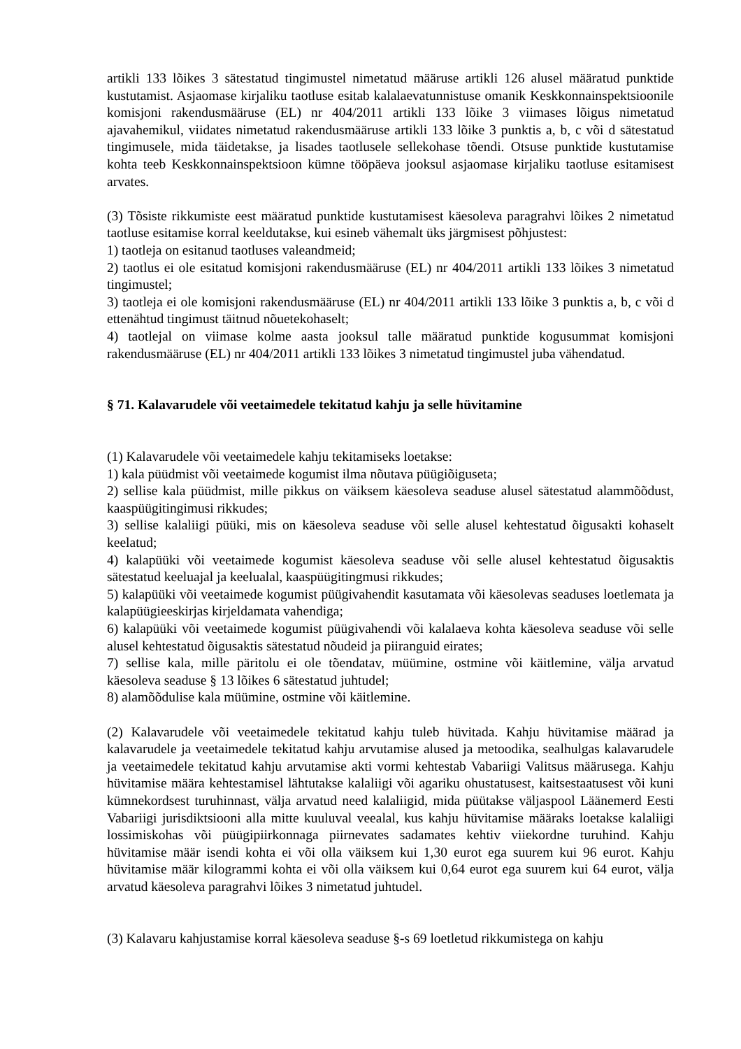artikli 133 lõikes 3 sätestatud tingimustel nimetatud määruse artikli 126 alusel määratud punktide kustutamist. Asjaomase kirjaliku taotluse esitab kalalaevatunnistuse omanik Keskkonnainspektsioonile komisjoni rakendusmääruse (EL) nr 404/2011 artikli 133 lõike 3 viimases lõigus nimetatud ajavahemikul, viidates nimetatud rakendusmääruse artikli 133 lõike 3 punktis a, b, c või d sätestatud tingimusele, mida täidetakse, ja lisades taotlusele sellekohase tõendi. Otsuse punktide kustutamise kohta teeb Keskkonnainspektsioon kümne tööpäeva jooksul asjaomase kirjaliku taotluse esitamisest arvates.
(3) Tõsiste rikkumiste eest määratud punktide kustutamisest käesoleva paragrahvi lõikes 2 nimetatud taotluse esitamise korral keeldutakse, kui esineb vähemalt üks järgmisest põhjustest:
1) taotleja on esitanud taotluses valeandmeid;
2) taotlus ei ole esitatud komisjoni rakendusmääruse (EL) nr 404/2011 artikli 133 lõikes 3 nimetatud tingimustel;
3) taotleja ei ole komisjoni rakendusmääruse (EL) nr 404/2011 artikli 133 lõike 3 punktis a, b, c või d ettenähtud tingimust täitnud nõuetekohaselt;
4) taotlejal on viimase kolme aasta jooksul talle määratud punktide kogusummat komisjoni rakendusmääruse (EL) nr 404/2011 artikli 133 lõikes 3 nimetatud tingimustel juba vähendatud.
§ 71. Kalavarudele või veetaimedele tekitatud kahju ja selle hüvitamine
(1) Kalavarudele või veetaimedele kahju tekitamiseks loetakse:
1) kala püüdmist või veetaimede kogumist ilma nõutava püügiõiguseta;
2) sellise kala püüdmist, mille pikkus on väiksem käesoleva seaduse alusel sätestatud alammõõdust, kaaspüügitingimusi rikkudes;
3) sellise kalaliigi püüki, mis on käesoleva seaduse või selle alusel kehtestatud õigusakti kohaselt keelatud;
4) kalapüüki või veetaimede kogumist käesoleva seaduse või selle alusel kehtestatud õigusaktis sätestatud keeluajal ja keelualal, kaaspüügitingmusi rikkudes;
5) kalapüüki või veetaimede kogumist püügivahendit kasutamata või käesolevas seaduses loetlemata ja kalapüügieeskirjas kirjeldamata vahendiga;
6) kalapüüki või veetaimede kogumist püügivahendi või kalalaeva kohta käesoleva seaduse või selle alusel kehtestatud õigusaktis sätestatud nõudeid ja piiranguid eirates;
7) sellise kala, mille päritolu ei ole tõendatav, müümine, ostmine või käitlemine, välja arvatud käesoleva seaduse § 13 lõikes 6 sätestatud juhtudel;
8) alamõõdulise kala müümine, ostmine või käitlemine.
(2) Kalavarudele või veetaimedele tekitatud kahju tuleb hüvitada. Kahju hüvitamise määrad ja kalavarudele ja veetaimedele tekitatud kahju arvutamise alused ja metoodika, sealhulgas kalavarudele ja veetaimedele tekitatud kahju arvutamise akti vormi kehtestab Vabariigi Valitsus määrusega. Kahju hüvitamise määra kehtestamisel lähtutakse kalaliigi või agariku ohustatusest, kaitsestaatusest või kuni kümnekordsest turuhinnast, välja arvatud need kalaliigid, mida püütakse väljaspool Läänemerd Eesti Vabariigi jurisdiktsiooni alla mitte kuuluval veealal, kus kahju hüvitamise määraks loetakse kalaliigi lossimiskohas või püügipiirkonnaga piirnevates sadamates kehtiv viiekordne turuhind. Kahju hüvitamise määr isendi kohta ei või olla väiksem kui 1,30 eurot ega suurem kui 96 eurot. Kahju hüvitamise määr kilogrammi kohta ei või olla väiksem kui 0,64 eurot ega suurem kui 64 eurot, välja arvatud käesoleva paragrahvi lõikes 3 nimetatud juhtudel.
(3) Kalavaru kahjustamise korral käesoleva seaduse §-s 69 loetletud rikkumistega on kahju